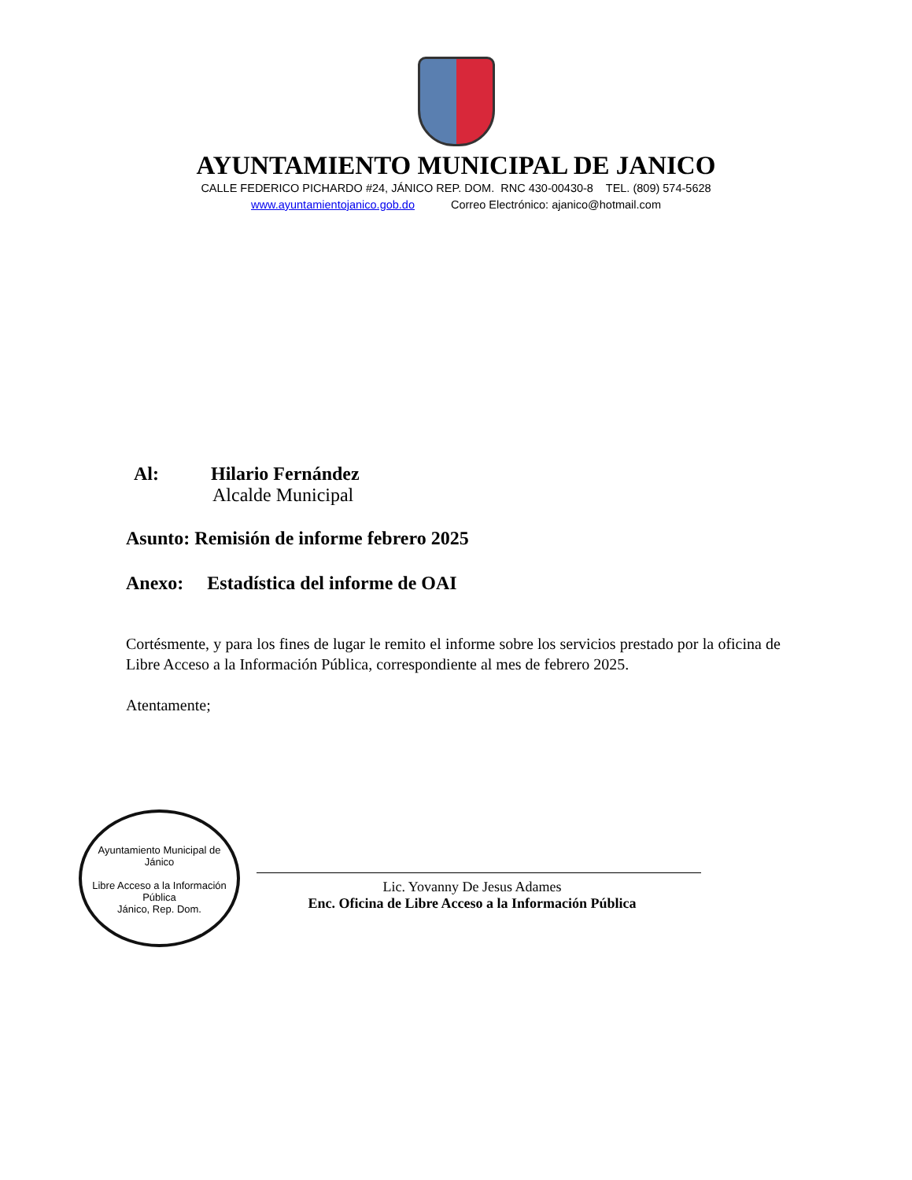AYUNTAMIENTO MUNICIPAL DE JANICO
CALLE FEDERICO PICHARDO #24, JÁNICO REP. DOM. RNC 430-00430-8 TEL. (809) 574-5628
www.ayuntamientojanico.gob.do Correo Electrónico: ajanico@hotmail.com
Al: Hilario Fernández
Alcalde Municipal
Asunto: Remisión de informe febrero 2025
Anexo: Estadística del informe de OAI
Cortésmente, y para los fines de lugar le remito el informe sobre los servicios prestado por la oficina de Libre Acceso a la Información Pública, correspondiente al mes de febrero 2025.
Atentamente;
Ayuntamiento Municipal de Jánico
Libre Acceso a la Información Pública
Jánico, Rep. Dom.
Lic. Yovanny De Jesus Adames
Enc. Oficina de Libre Acceso a la Información Pública